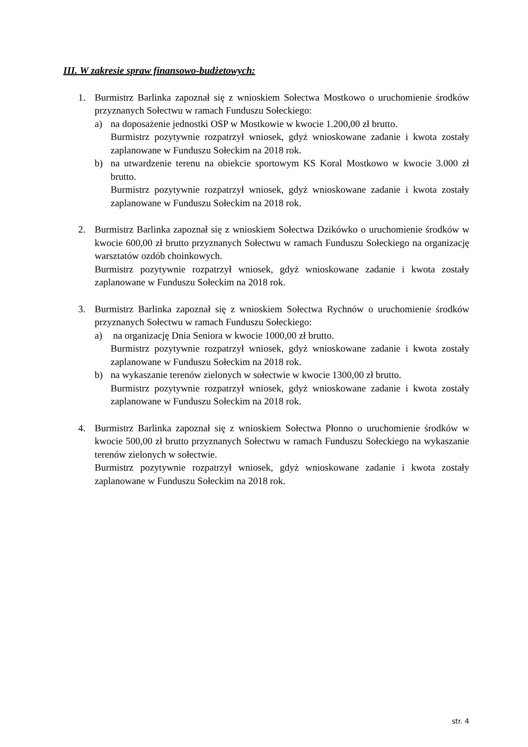III. W zakresie spraw finansowo-budżetowych:
1. Burmistrz Barlinka zapoznał się z wnioskiem Sołectwa Mostkowo o uruchomienie środków przyznanych Sołectwu w ramach Funduszu Sołeckiego:
a) na doposażenie jednostki OSP w Mostkowie w kwocie 1.200,00 zł brutto.
Burmistrz pozytywnie rozpatrzył wniosek, gdyż wnioskowane zadanie i kwota zostały zaplanowane w Funduszu Sołeckim na 2018 rok.
b) na utwardzenie terenu na obiekcie sportowym KS Koral Mostkowo w kwocie 3.000 zł brutto.
Burmistrz pozytywnie rozpatrzył wniosek, gdyż wnioskowane zadanie i kwota zostały zaplanowane w Funduszu Sołeckim na 2018 rok.
2. Burmistrz Barlinka zapoznał się z wnioskiem Sołectwa Dzikówko o uruchomienie środków w kwocie 600,00 zł brutto przyznanych Sołectwu w ramach Funduszu Sołeckiego na organizację warsztatów ozdób choinkowych.
Burmistrz pozytywnie rozpatrzył wniosek, gdyż wnioskowane zadanie i kwota zostały zaplanowane w Funduszu Sołeckim na 2018 rok.
3. Burmistrz Barlinka zapoznał się z wnioskiem Sołectwa Rychnów o uruchomienie środków przyznanych Sołectwu w ramach Funduszu Sołeckiego:
a) na organizację Dnia Seniora w kwocie 1000,00 zł brutto.
Burmistrz pozytywnie rozpatrzył wniosek, gdyż wnioskowane zadanie i kwota zostały zaplanowane w Funduszu Sołeckim na 2018 rok.
b) na wykaszanie terenów zielonych w sołectwie w kwocie 1300,00 zł brutto.
Burmistrz pozytywnie rozpatrzył wniosek, gdyż wnioskowane zadanie i kwota zostały zaplanowane w Funduszu Sołeckim na 2018 rok.
4. Burmistrz Barlinka zapoznał się z wnioskiem Sołectwa Płonno o uruchomienie środków w kwocie 500,00 zł brutto przyznanych Sołectwu w ramach Funduszu Sołeckiego na wykaszanie terenów zielonych w sołectwie.
Burmistrz pozytywnie rozpatrzył wniosek, gdyż wnioskowane zadanie i kwota zostały zaplanowane w Funduszu Sołeckim na 2018 rok.
str. 4